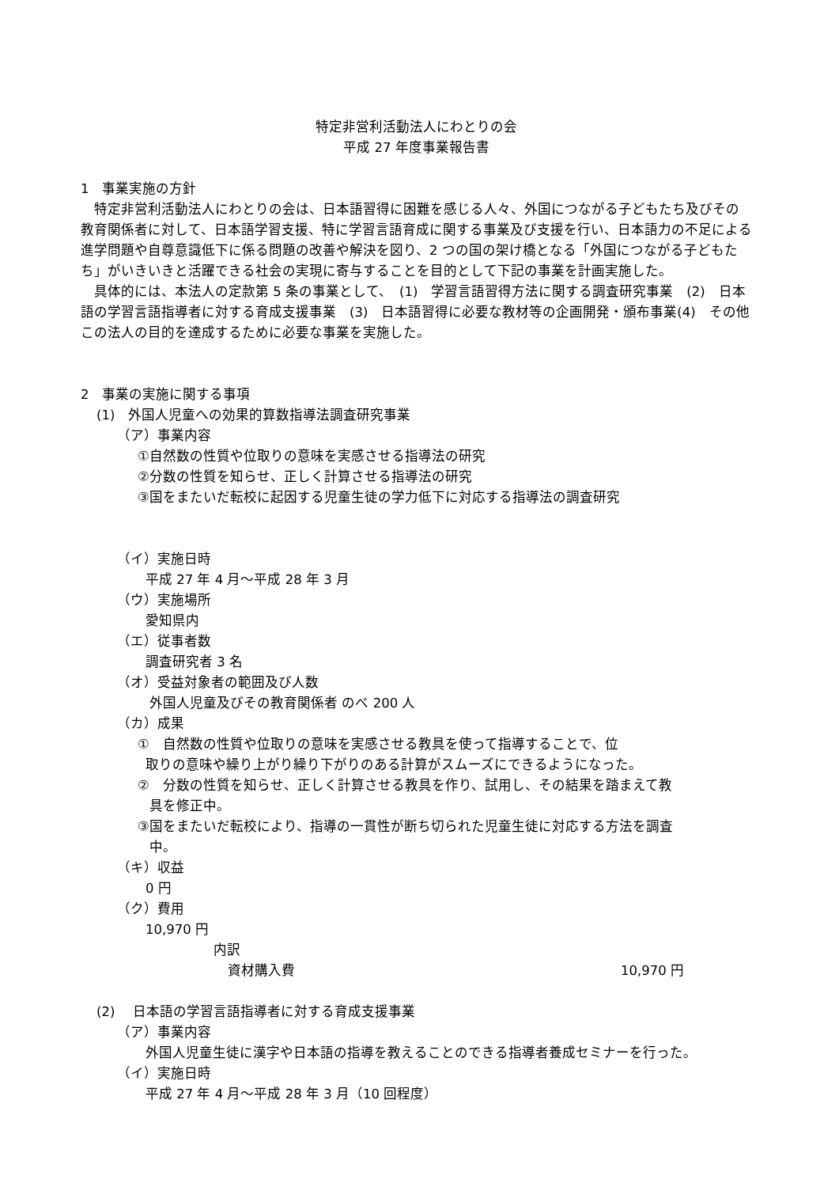特定非営利活動法人にわとりの会
平成 27 年度事業報告書
1　事業実施の方針
　特定非営利活動法人にわとりの会は、日本語習得に困難を感じる人々、外国につながる子どもたち及びその教育関係者に対して、日本語学習支援、特に学習言語育成に関する事業及び支援を行い、日本語力の不足による進学問題や自尊意識低下に係る問題の改善や解決を図り、2 つの国の架け橋となる「外国につながる子どもたち」がいきいきと活躍できる社会の実現に寄与することを目的として下記の事業を計画実施した。
　具体的には、本法人の定款第 5 条の事業として、　(1)　学習言語習得方法に関する調査研究事業　(2)　日本語の学習言語指導者に対する育成支援事業　(3)　日本語習得に必要な教材等の企画開発・頒布事業(4)　その他この法人の目的を達成するために必要な事業を実施した。
2　事業の実施に関する事項
(1)　外国人児童への効果的算数指導法調査研究事業
（ア）事業内容
①自然数の性質や位取りの意味を実感させる指導法の研究
②分数の性質を知らせ、正しく計算させる指導法の研究
③国をまたいだ転校に起因する児童生徒の学力低下に対応する指導法の調査研究
（イ）実施日時
平成 27 年 4 月～平成 28 年 3 月
（ウ）実施場所
愛知県内
（エ）従事者数
調査研究者 3 名
（オ）受益対象者の範囲及び人数
外国人児童及びその教育関係者 のべ 200 人
（カ）成果
①　自然数の性質や位取りの意味を実感させる教具を使って指導することで、位
取りの意味や繰り上がり繰り下がりのある計算がスムーズにできるようになった。
②　分数の性質を知らせ、正しく計算させる教具を作り、試用し、その結果を踏まえて教
具を修正中。
③国をまたいだ転校により、指導の一貫性が断ち切られた児童生徒に対応する方法を調査
中。
（キ）収益
0 円
（ク）費用
10,970 円
内訳
資材購入費 10,970 円
(2)　 日本語の学習言語指導者に対する育成支援事業
（ア）事業内容
外国人児童生徒に漢字や日本語の指導を教えることのできる指導者養成セミナーを行った。
（イ）実施日時
平成 27 年 4 月～平成 28 年 3 月（10 回程度）